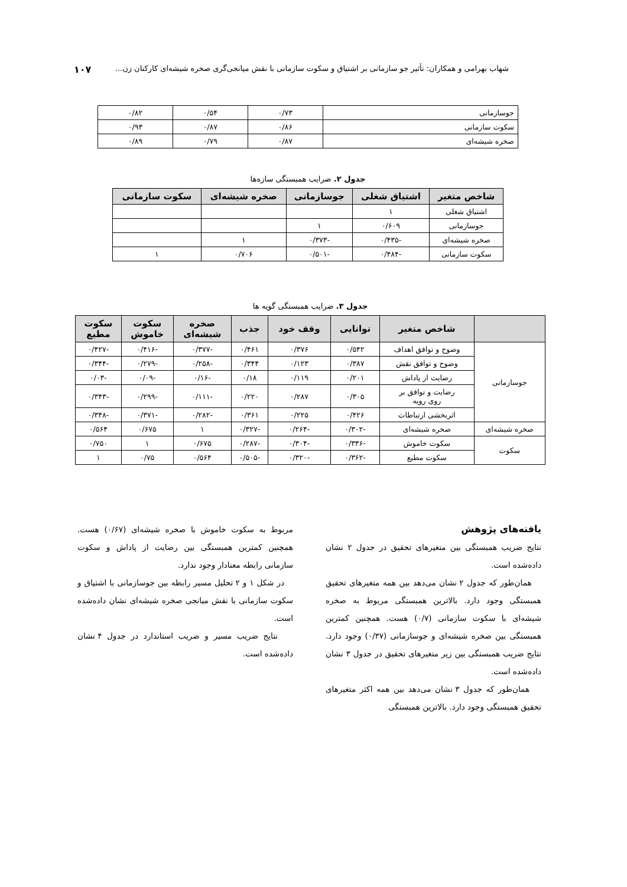شهاب بهرامی و همکاران: تأثیر جو سازمانی بر اشتیاق و سکوت سازمانی با نقش میانجی‌گری صخره شیشه‌ای کارکنان زن... ۱۰۷
| جوسازمانی | ۰/۷۳ | ۰/۵۴ | ۰/۸۲ |
| سکوت سازمانی | ۰/۸۶ | ۰/۸۷ | ۰/۹۳ |
| صخره شیشه‌ای | ۰/۸۷ | ۰/۷۹ | ۰/۸۹ |
جدول ۲. ضرایب همبستگی سازه‌ها
| شاخص متغیر | اشتیاق شغلی | جوسازمانی | صخره شیشه‌ای | سکوت سازمانی |
| --- | --- | --- | --- | --- |
| اشتیاق شغلی | ۱ | | | |
| جوسازمانی | ۰/۶۰۹ | ۱ | | |
| صخره شیشه‌ای | -۰/۴۳۵ | -۰/۳۷۳ | ۱ | |
| سکوت سازمانی | -۰/۴۸۴ | -۰/۵۰۱ | ۰/۷۰۶ | ۱ |
جدول ۳. ضرایب همبستگی گویه ها
| | شاخص متغیر | توانایی | وقف خود | جذب | صخره شیشه‌ای | سکوت خاموش | سکوت مطیع |
| --- | --- | --- | --- | --- | --- | --- | --- |
| جوسازمانی | وضوح و توافق اهداف | ۰/۵۴۲ | ۰/۳۷۶ | ۰/۴۶۱ | -۰/۳۷۷ | -۰/۴۱۶ | -۰/۴۲۷ |
| | وضوح و توافق نقش | ۰/۳۸۷ | ۰/۱۲۳ | ۰/۳۴۴ | -۰/۲۵۸ | -۰/۲۷۹ | -۰/۳۴۴ |
| | رضایت از پاداش | ۰/۲۰۱ | ۰/۱۱۹ | ۰/۱۸ | -۰/۱۶ | -۰/۰۹ | -۰/۰۳ |
| | رضایت و توافق بر روی رویه | ۰/۳۰۵ | ۰/۲۸۷ | ۰/۲۲۰ | -۰/۱۱۱ | -۰/۲۹۹ | -۰/۳۴۳ |
| | اثربخشی ارتباطات | ۰/۴۲۶ | ۰/۲۲۵ | ۰/۳۶۱ | -۰/۲۸۲ | -۰/۳۷۱ | -۰/۳۴۸ |
| صخره شیشه‌ای | صخره شیشه‌ای | -۰/۳۰۲ | -۰/۲۶۴ | -۰/۳۲۷ | ۱ | ۰/۶۷۵ | ۰/۵۶۴ |
| سکوت | سکوت خاموش | -۰/۳۳۶ | -۰/۳۰۴ | -۰/۲۸۷ | ۰/۶۷۵ | ۱ | ۰/۷۵۰ |
| | سکوت مطیع | -۰/۳۶۲ | -۰/۳۲۰ | -۰/۵۰۵ | ۰/۵۶۴ | ۰/۷۵ | ۱ |
یافته‌های پژوهش
نتایج ضریب همبستگی بین متغیرهای تحقیق در جدول ۲ نشان داده‌شده است.
همان‌طور که جدول ۲ نشان می‌دهد بین همه متغیرهای تحقیق همبستگی وجود دارد. بالاترین همبستگی مربوط به صخره شیشه‌ای با سکوت سازمانی (۰/۷) هست. همچنین کمترین همبستگی بین صخره شیشه‌ای و جوسازمانی (۰/۳۷) وجود دارد. نتایج ضریب همبستگی بین زیر متغیرهای تحقیق در جدول ۳ نشان داده‌شده است.
همان‌طور که جدول ۳ نشان می‌دهد بین همه اکثر متغیرهای تحقیق همبستگی وجود دارد. بالاترین همبستگی
مربوط به سکوت خاموش با صخره شیشه‌ای (۰/۶۷) هست. همچنین کمترین همبستگی بین رضایت از پاداش و سکوت سازمانی رابطه معنادار وجود ندارد.
در شکل ۱ و ۲ تحلیل مسیر رابطه بین جوسازمانی با اشتیاق و سکوت سازمانی با نقش میانجی صخره شیشه‌ای نشان داده‌شده است.
نتایج ضریب مسیر و ضریب استاندارد در جدول ۴ نشان داده‌شده است.